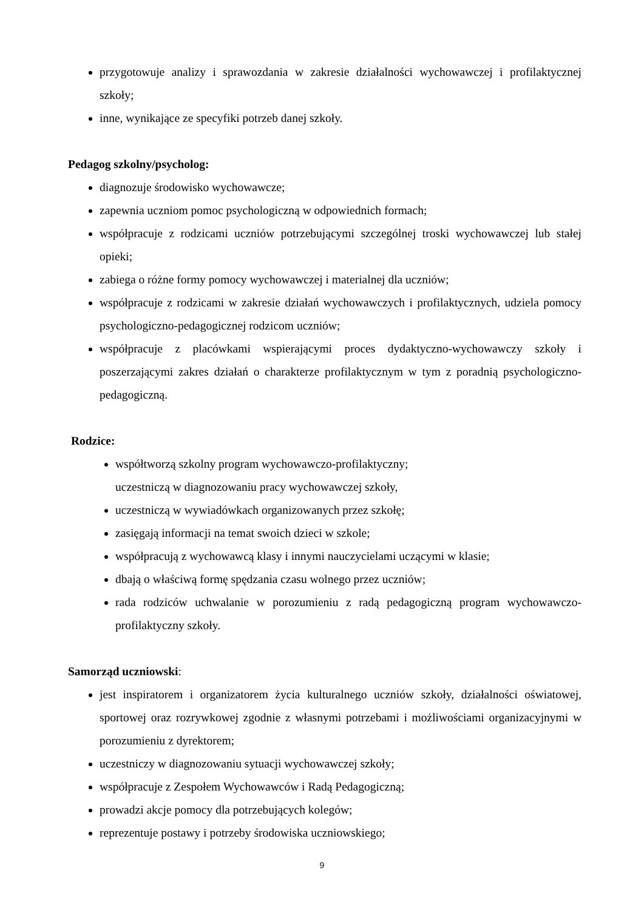przygotowuje analizy i sprawozdania w zakresie działalności wychowawczej i profilaktycznej szkoły;
inne, wynikające ze specyfiki potrzeb danej szkoły.
Pedagog szkolny/psycholog:
diagnozuje środowisko wychowawcze;
zapewnia uczniom pomoc psychologiczną w odpowiednich formach;
współpracuje z rodzicami uczniów potrzebującymi szczególnej troski wychowawczej lub stałej opieki;
zabiega o różne formy pomocy wychowawczej i materialnej dla uczniów;
współpracuje z rodzicami w zakresie działań wychowawczych i profilaktycznych, udziela pomocy psychologiczno-pedagogicznej rodzicom uczniów;
współpracuje z placówkami wspierającymi proces dydaktyczno-wychowawczy szkoły i poszerzającymi zakres działań o charakterze profilaktycznym w tym z poradnią psychologiczno-pedagogiczną.
Rodzice:
współtworzą szkolny program wychowawczo-profilaktyczny;
uczestniczą w diagnozowaniu pracy wychowawczej szkoły,
uczestniczą w wywiadówkach organizowanych przez szkołę;
zasięgają informacji na temat swoich dzieci w szkole;
współpracują z wychowawcą klasy i innymi nauczycielami uczącymi w klasie;
dbają o właściwą formę spędzania czasu wolnego przez uczniów;
rada rodziców uchwalanie w porozumieniu z radą pedagogiczną program wychowawczo-profilaktyczny szkoły.
Samorząd uczniowski:
jest inspiratorem i organizatorem życia kulturalnego uczniów szkoły, działalności oświatowej, sportowej oraz rozrywkowej zgodnie z własnymi potrzebami i możliwościami organizacyjnymi w porozumieniu z dyrektorem;
uczestniczy w diagnozowaniu sytuacji wychowawczej szkoły;
współpracuje z Zespołem Wychowawców i Radą Pedagogiczną;
prowadzi akcje pomocy dla potrzebujących kolegów;
reprezentuje postawy i potrzeby środowiska uczniowskiego;
9